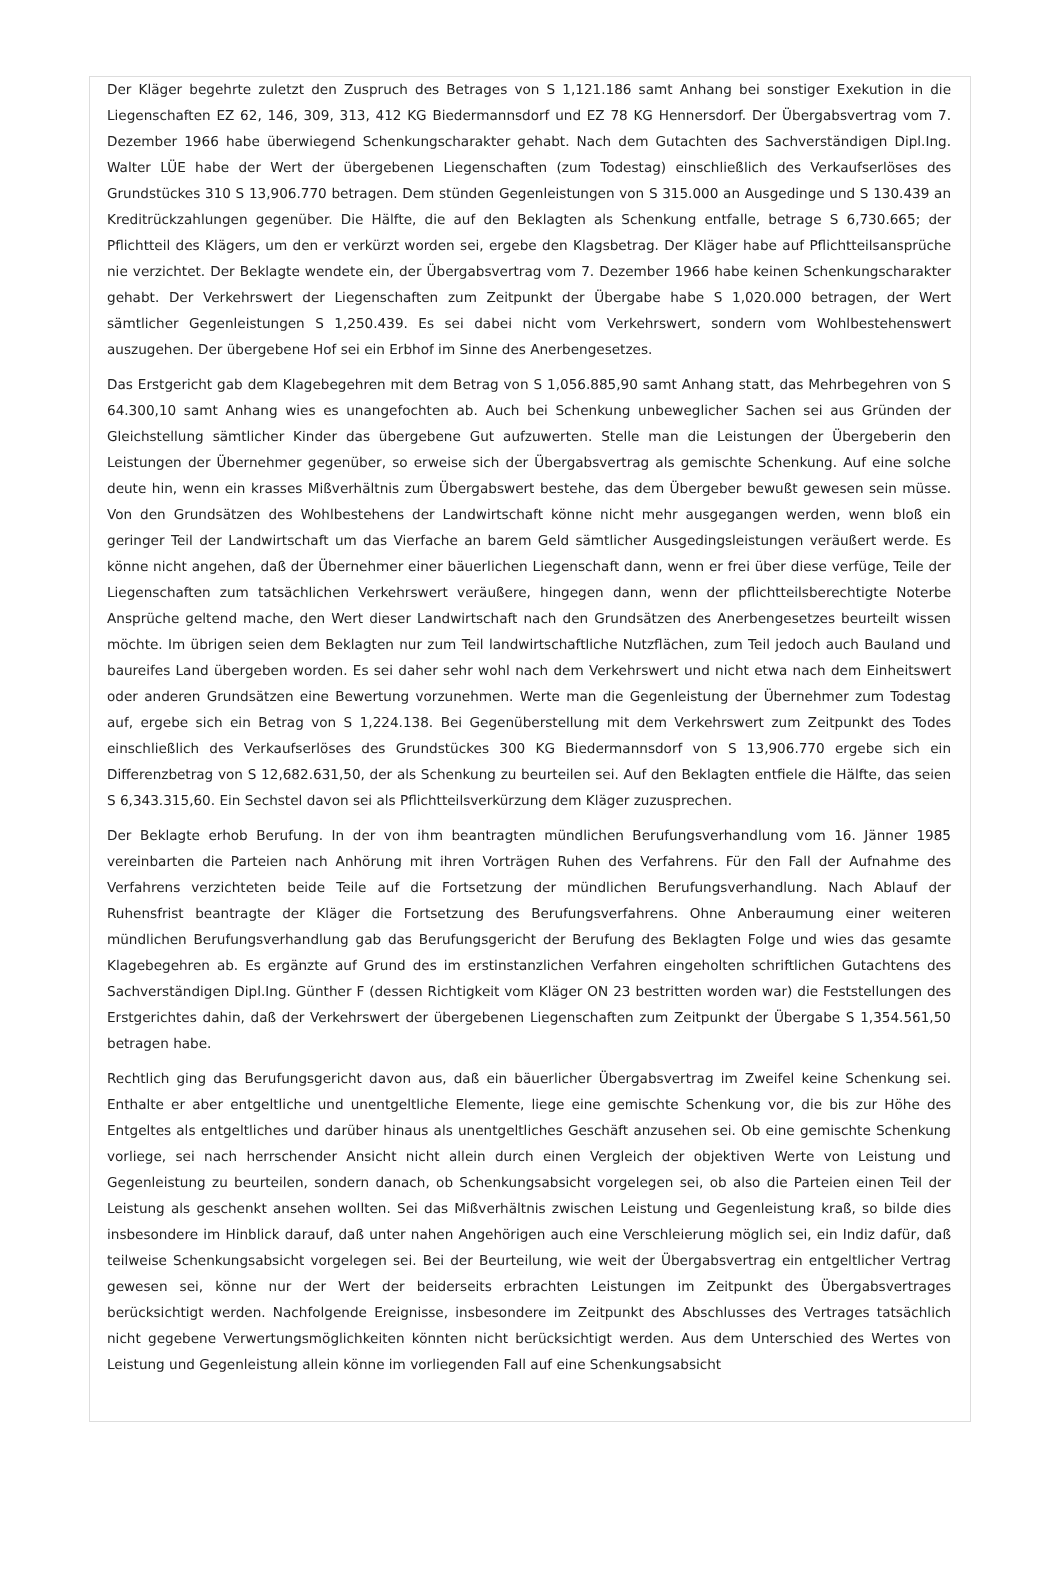Der Kläger begehrte zuletzt den Zuspruch des Betrages von S 1,121.186 samt Anhang bei sonstiger Exekution in die Liegenschaften EZ 62, 146, 309, 313, 412 KG Biedermannsdorf und EZ 78 KG Hennersdorf. Der Übergabsvertrag vom 7. Dezember 1966 habe überwiegend Schenkungscharakter gehabt. Nach dem Gutachten des Sachverständigen Dipl.Ing. Walter LÜE habe der Wert der übergebenen Liegenschaften (zum Todestag) einschließlich des Verkaufserlöses des Grundstückes 310 S 13,906.770 betragen. Dem stünden Gegenleistungen von S 315.000 an Ausgedinge und S 130.439 an Kreditrückzahlungen gegenüber. Die Hälfte, die auf den Beklagten als Schenkung entfalle, betrage S 6,730.665; der Pflichtteil des Klägers, um den er verkürzt worden sei, ergebe den Klagsbetrag. Der Kläger habe auf Pflichtteilsansprüche nie verzichtet. Der Beklagte wendete ein, der Übergabsvertrag vom 7. Dezember 1966 habe keinen Schenkungscharakter gehabt. Der Verkehrswert der Liegenschaften zum Zeitpunkt der Übergabe habe S 1,020.000 betragen, der Wert sämtlicher Gegenleistungen S 1,250.439. Es sei dabei nicht vom Verkehrswert, sondern vom Wohlbestehenswert auszugehen. Der übergebene Hof sei ein Erbhof im Sinne des Anerbengesetzes.
Das Erstgericht gab dem Klagebegehren mit dem Betrag von S 1,056.885,90 samt Anhang statt, das Mehrbegehren von S 64.300,10 samt Anhang wies es unangefochten ab. Auch bei Schenkung unbeweglicher Sachen sei aus Gründen der Gleichstellung sämtlicher Kinder das übergebene Gut aufzuwerten. Stelle man die Leistungen der Übergeberin den Leistungen der Übernehmer gegenüber, so erweise sich der Übergabsvertrag als gemischte Schenkung. Auf eine solche deute hin, wenn ein krasses Mißverhältnis zum Übergabswert bestehe, das dem Übergeber bewußt gewesen sein müsse. Von den Grundsätzen des Wohlbestehens der Landwirtschaft könne nicht mehr ausgegangen werden, wenn bloß ein geringer Teil der Landwirtschaft um das Vierfache an barem Geld sämtlicher Ausgedingsleistungen veräußert werde. Es könne nicht angehen, daß der Übernehmer einer bäuerlichen Liegenschaft dann, wenn er frei über diese verfüge, Teile der Liegenschaften zum tatsächlichen Verkehrswert veräußere, hingegen dann, wenn der pflichtteilsberechtigte Noterbe Ansprüche geltend mache, den Wert dieser Landwirtschaft nach den Grundsätzen des Anerbengesetzes beurteilt wissen möchte. Im übrigen seien dem Beklagten nur zum Teil landwirtschaftliche Nutzflächen, zum Teil jedoch auch Bauland und baureifes Land übergeben worden. Es sei daher sehr wohl nach dem Verkehrswert und nicht etwa nach dem Einheitswert oder anderen Grundsätzen eine Bewertung vorzunehmen. Werte man die Gegenleistung der Übernehmer zum Todestag auf, ergebe sich ein Betrag von S 1,224.138. Bei Gegenüberstellung mit dem Verkehrswert zum Zeitpunkt des Todes einschließlich des Verkaufserlöses des Grundstückes 300 KG Biedermannsdorf von S 13,906.770 ergebe sich ein Differenzbetrag von S 12,682.631,50, der als Schenkung zu beurteilen sei. Auf den Beklagten entfiele die Hälfte, das seien S 6,343.315,60. Ein Sechstel davon sei als Pflichtteilsverkürzung dem Kläger zuzusprechen.
Der Beklagte erhob Berufung. In der von ihm beantragten mündlichen Berufungsverhandlung vom 16. Jänner 1985 vereinbarten die Parteien nach Anhörung mit ihren Vorträgen Ruhen des Verfahrens. Für den Fall der Aufnahme des Verfahrens verzichteten beide Teile auf die Fortsetzung der mündlichen Berufungsverhandlung. Nach Ablauf der Ruhensfrist beantragte der Kläger die Fortsetzung des Berufungsverfahrens. Ohne Anberaumung einer weiteren mündlichen Berufungsverhandlung gab das Berufungsgericht der Berufung des Beklagten Folge und wies das gesamte Klagebegehren ab. Es ergänzte auf Grund des im erstinstanzlichen Verfahren eingeholten schriftlichen Gutachtens des Sachverständigen Dipl.Ing. Günther F (dessen Richtigkeit vom Kläger ON 23 bestritten worden war) die Feststellungen des Erstgerichtes dahin, daß der Verkehrswert der übergebenen Liegenschaften zum Zeitpunkt der Übergabe S 1,354.561,50 betragen habe.
Rechtlich ging das Berufungsgericht davon aus, daß ein bäuerlicher Übergabsvertrag im Zweifel keine Schenkung sei. Enthalte er aber entgeltliche und unentgeltliche Elemente, liege eine gemischte Schenkung vor, die bis zur Höhe des Entgeltes als entgeltliches und darüber hinaus als unentgeltliches Geschäft anzusehen sei. Ob eine gemischte Schenkung vorliege, sei nach herrschender Ansicht nicht allein durch einen Vergleich der objektiven Werte von Leistung und Gegenleistung zu beurteilen, sondern danach, ob Schenkungsabsicht vorgelegen sei, ob also die Parteien einen Teil der Leistung als geschenkt ansehen wollten. Sei das Mißverhältnis zwischen Leistung und Gegenleistung kraß, so bilde dies insbesondere im Hinblick darauf, daß unter nahen Angehörigen auch eine Verschleierung möglich sei, ein Indiz dafür, daß teilweise Schenkungsabsicht vorgelegen sei. Bei der Beurteilung, wie weit der Übergabsvertrag ein entgeltlicher Vertrag gewesen sei, könne nur der Wert der beiderseits erbrachten Leistungen im Zeitpunkt des Übergabsvertrages berücksichtigt werden. Nachfolgende Ereignisse, insbesondere im Zeitpunkt des Abschlusses des Vertrages tatsächlich nicht gegebene Verwertungsmöglichkeiten könnten nicht berücksichtigt werden. Aus dem Unterschied des Wertes von Leistung und Gegenleistung allein könne im vorliegenden Fall auf eine Schenkungsabsicht